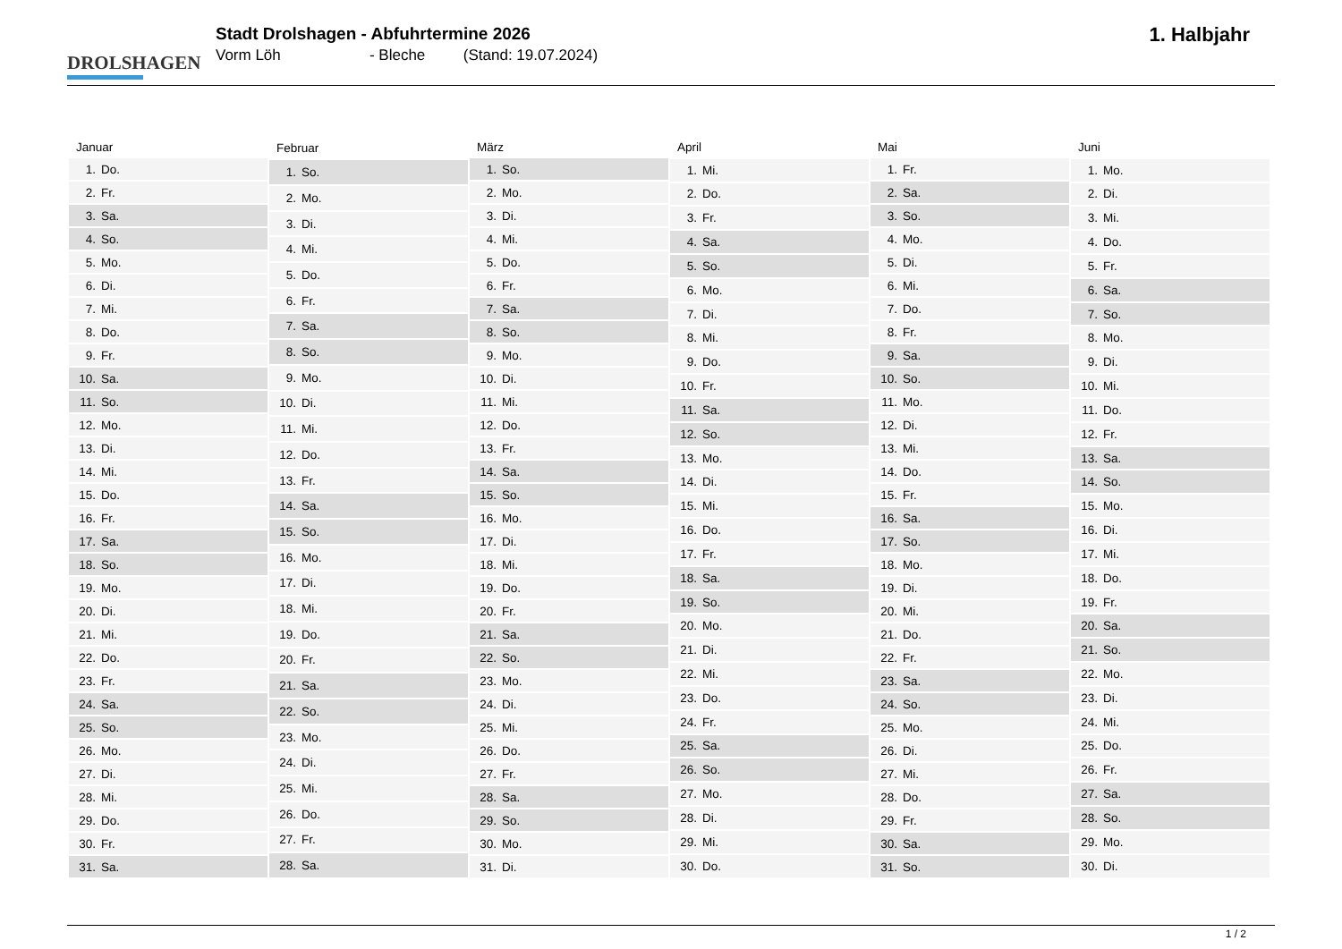DROLSHAGEN
Stadt Drolshagen - Abfuhrtermine 2026
Vorm Löh - Bleche (Stand: 19.07.2024)
1. Halbjahr
| Januar | |
| --- | --- |
| 1. | Do. |
| 2. | Fr. |
| 3. | Sa. |
| 4. | So. |
| 5. | Mo. |
| 6. | Di. |
| 7. | Mi. |
| 8. | Do. |
| 9. | Fr. |
| 10. | Sa. |
| 11. | So. |
| 12. | Mo. |
| 13. | Di. |
| 14. | Mi. |
| 15. | Do. |
| 16. | Fr. |
| 17. | Sa. |
| 18. | So. |
| 19. | Mo. |
| 20. | Di. |
| 21. | Mi. |
| 22. | Do. |
| 23. | Fr. |
| 24. | Sa. |
| 25. | So. |
| 26. | Mo. |
| 27. | Di. |
| 28. | Mi. |
| 29. | Do. |
| 30. | Fr. |
| 31. | Sa. |
| Februar | |
| --- | --- |
| 1. | So. |
| 2. | Mo. |
| 3. | Di. |
| 4. | Mi. |
| 5. | Do. |
| 6. | Fr. |
| 7. | Sa. |
| 8. | So. |
| 9. | Mo. |
| 10. | Di. |
| 11. | Mi. |
| 12. | Do. |
| 13. | Fr. |
| 14. | Sa. |
| 15. | So. |
| 16. | Mo. |
| 17. | Di. |
| 18. | Mi. |
| 19. | Do. |
| 20. | Fr. |
| 21. | Sa. |
| 22. | So. |
| 23. | Mo. |
| 24. | Di. |
| 25. | Mi. |
| 26. | Do. |
| 27. | Fr. |
| 28. | Sa. |
| März | |
| --- | --- |
| 1. | So. |
| 2. | Mo. |
| 3. | Di. |
| 4. | Mi. |
| 5. | Do. |
| 6. | Fr. |
| 7. | Sa. |
| 8. | So. |
| 9. | Mo. |
| 10. | Di. |
| 11. | Mi. |
| 12. | Do. |
| 13. | Fr. |
| 14. | Sa. |
| 15. | So. |
| 16. | Mo. |
| 17. | Di. |
| 18. | Mi. |
| 19. | Do. |
| 20. | Fr. |
| 21. | Sa. |
| 22. | So. |
| 23. | Mo. |
| 24. | Di. |
| 25. | Mi. |
| 26. | Do. |
| 27. | Fr. |
| 28. | Sa. |
| 29. | So. |
| 30. | Mo. |
| 31. | Di. |
| April | |
| --- | --- |
| 1. | Mi. |
| 2. | Do. |
| 3. | Fr. |
| 4. | Sa. |
| 5. | So. |
| 6. | Mo. |
| 7. | Di. |
| 8. | Mi. |
| 9. | Do. |
| 10. | Fr. |
| 11. | Sa. |
| 12. | So. |
| 13. | Mo. |
| 14. | Di. |
| 15. | Mi. |
| 16. | Do. |
| 17. | Fr. |
| 18. | Sa. |
| 19. | So. |
| 20. | Mo. |
| 21. | Di. |
| 22. | Mi. |
| 23. | Do. |
| 24. | Fr. |
| 25. | Sa. |
| 26. | So. |
| 27. | Mo. |
| 28. | Di. |
| 29. | Mi. |
| 30. | Do. |
| Mai | |
| --- | --- |
| 1. | Fr. |
| 2. | Sa. |
| 3. | So. |
| 4. | Mo. |
| 5. | Di. |
| 6. | Mi. |
| 7. | Do. |
| 8. | Fr. |
| 9. | Sa. |
| 10. | So. |
| 11. | Mo. |
| 12. | Di. |
| 13. | Mi. |
| 14. | Do. |
| 15. | Fr. |
| 16. | Sa. |
| 17. | So. |
| 18. | Mo. |
| 19. | Di. |
| 20. | Mi. |
| 21. | Do. |
| 22. | Fr. |
| 23. | Sa. |
| 24. | So. |
| 25. | Mo. |
| 26. | Di. |
| 27. | Mi. |
| 28. | Do. |
| 29. | Fr. |
| 30. | Sa. |
| 31. | So. |
| Juni | |
| --- | --- |
| 1. | Mo. |
| 2. | Di. |
| 3. | Mi. |
| 4. | Do. |
| 5. | Fr. |
| 6. | Sa. |
| 7. | So. |
| 8. | Mo. |
| 9. | Di. |
| 10. | Mi. |
| 11. | Do. |
| 12. | Fr. |
| 13. | Sa. |
| 14. | So. |
| 15. | Mo. |
| 16. | Di. |
| 17. | Mi. |
| 18. | Do. |
| 19. | Fr. |
| 20. | Sa. |
| 21. | So. |
| 22. | Mo. |
| 23. | Di. |
| 24. | Mi. |
| 25. | Do. |
| 26. | Fr. |
| 27. | Sa. |
| 28. | So. |
| 29. | Mo. |
| 30. | Di. |
1 / 2